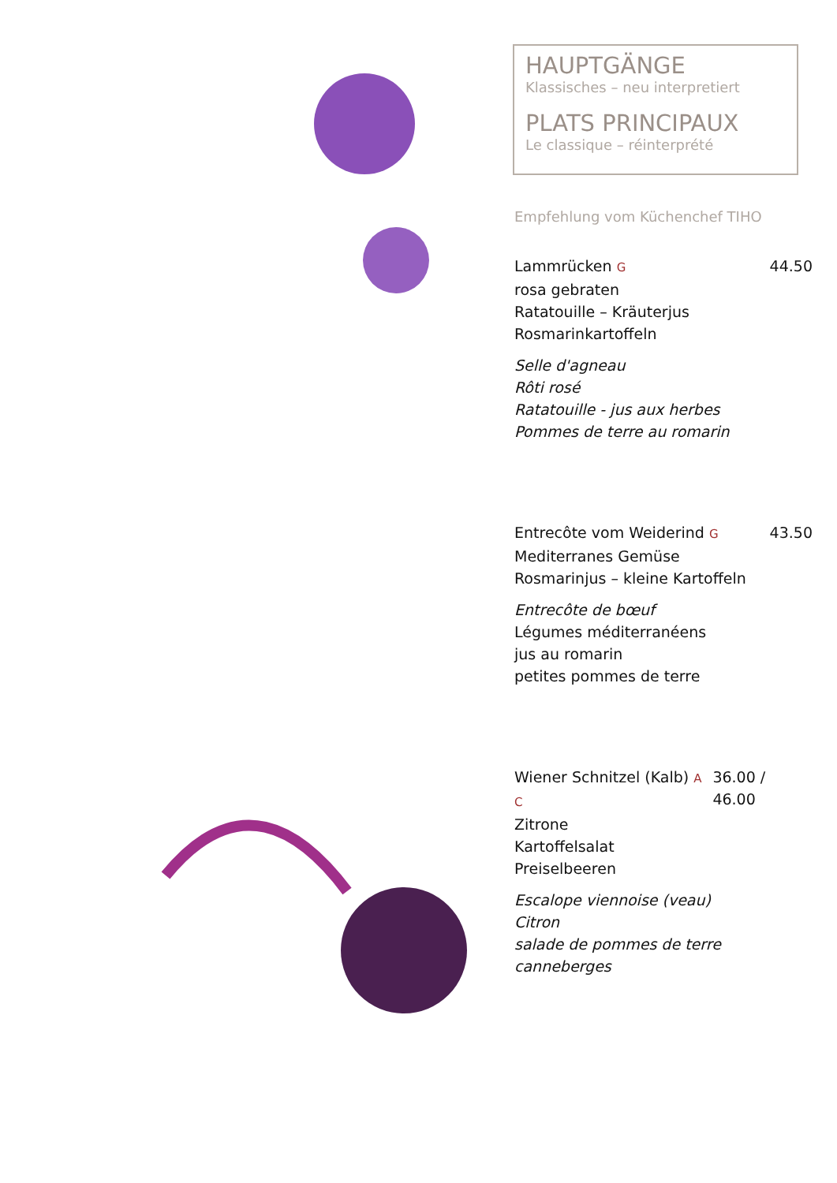HAUPTGÄNGE
Klassisches – neu interpretiert
PLATS PRINCIPAUX
Le classique – réinterprété
Empfehlung vom Küchenchef TIHO
Lammrücken G 44.50
rosa gebraten
Ratatouille – Kräuterjus
Rosmarinkartoffeln
Selle d'agneau
Rôti rosé
Ratatouille - jus aux herbes
Pommes de terre au romarin
Entrecôte vom Weiderind G 43.50
Mediterranes Gemüse
Rosmarinjus – kleine Kartoffeln
Entrecôte de bœuf
Légumes méditerranéens
jus au romarin
petites pommes de terre
Wiener Schnitzel (Kalb) A C 36.00 / 46.00
Zitrone
Kartoffelsalat
Preiselbeeren
Escalope viennoise (veau)
Citron
salade de pommes de terre
canneberges